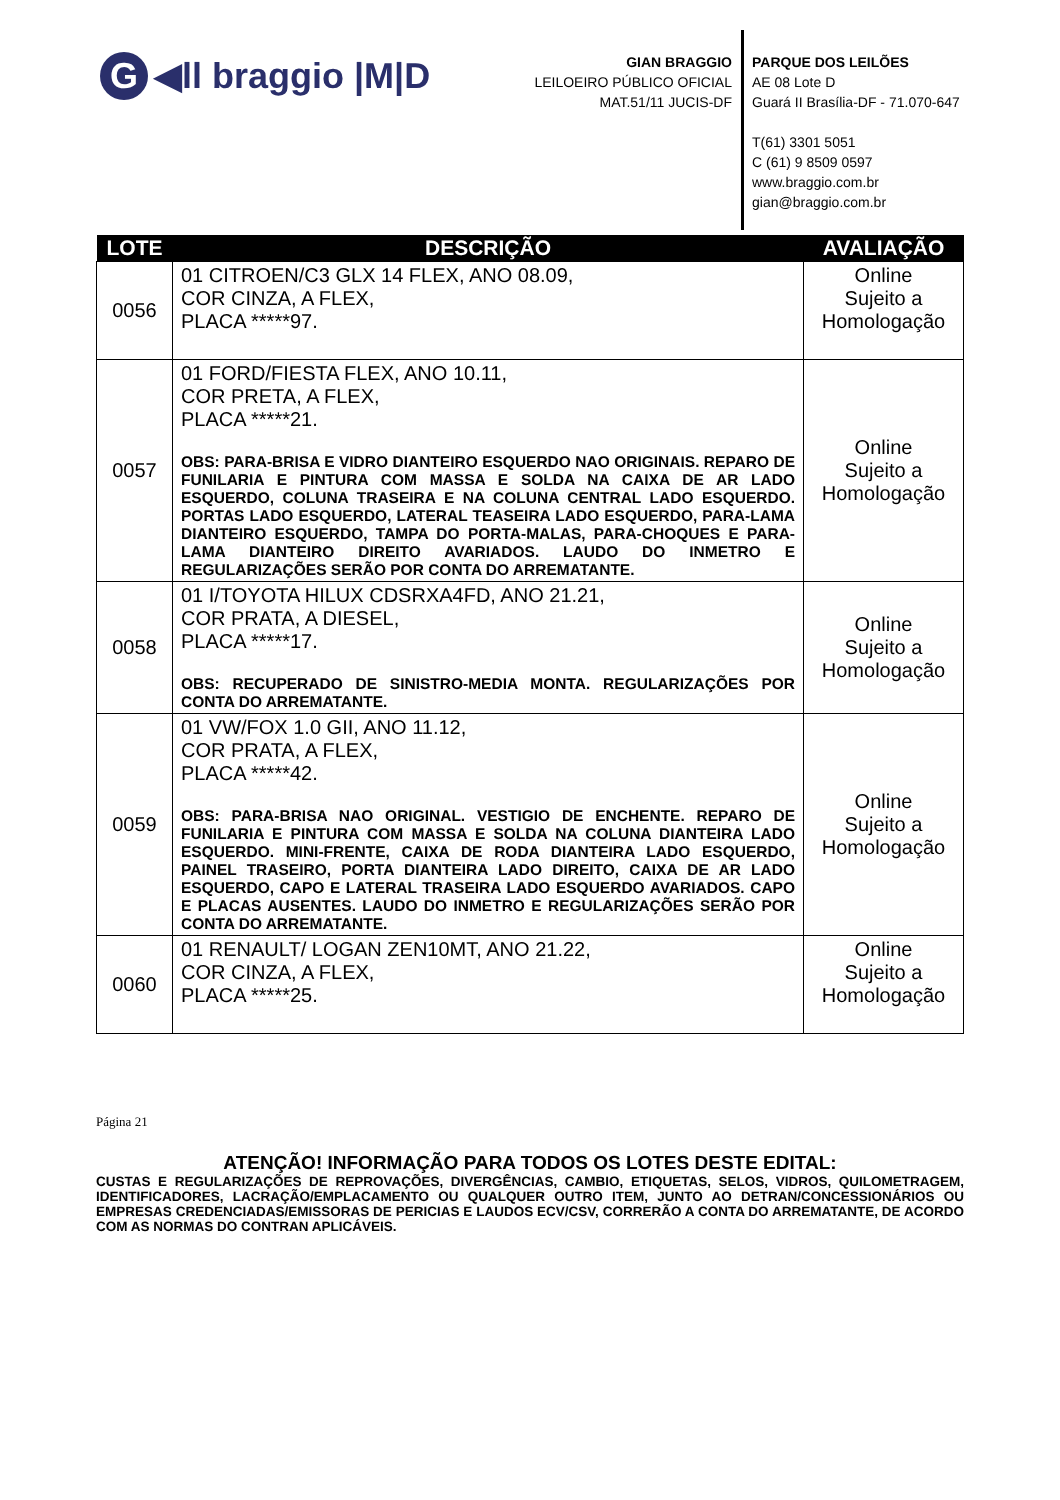G ◀ll braggio |M|D
GIAN BRAGGIO
LEILOEIRO PÚBLICO OFICIAL
MAT.51/11 JUCIS-DF
PARQUE DOS LEILÕES
AE 08 Lote D
Guará II Brasília-DF - 71.070-647
T(61) 3301 5051
C (61) 9 8509 0597
www.braggio.com.br
gian@braggio.com.br
| LOTE | DESCRIÇÃO | AVALIAÇÃO |
| --- | --- | --- |
| 0056 | 01 CITROEN/C3 GLX 14 FLEX, ANO 08.09, COR CINZA, A FLEX, PLACA *****97. | Online Sujeito a Homologação |
| 0057 | 01 FORD/FIESTA FLEX, ANO 10.11, COR PRETA, A FLEX, PLACA *****21. OBS: PARA-BRISA E VIDRO DIANTEIRO ESQUERDO NAO ORIGINAIS. REPARO DE FUNILARIA E PINTURA COM MASSA E SOLDA NA CAIXA DE AR LADO ESQUERDO, COLUNA TRASEIRA E NA COLUNA CENTRAL LADO ESQUERDO. PORTAS LADO ESQUERDO, LATERAL TEASEIRA LADO ESQUERDO, PARA-LAMA DIANTEIRO ESQUERDO, TAMPA DO PORTA-MALAS, PARA-CHOQUES E PARA-LAMA DIANTEIRO DIREITO AVARIADOS. LAUDO DO INMETRO E REGULARIZAÇÕES SERÃO POR CONTA DO ARREMATANTE. | Online Sujeito a Homologação |
| 0058 | 01 I/TOYOTA HILUX CDSRXA4FD, ANO 21.21, COR PRATA, A DIESEL, PLACA *****17. OBS: RECUPERADO DE SINISTRO-MEDIA MONTA. REGULARIZAÇÕES POR CONTA DO ARREMATANTE. | Online Sujeito a Homologação |
| 0059 | 01 VW/FOX 1.0 GII, ANO 11.12, COR PRATA, A FLEX, PLACA *****42. OBS: PARA-BRISA NAO ORIGINAL. VESTIGIO DE ENCHENTE. REPARO DE FUNILARIA E PINTURA COM MASSA E SOLDA NA COLUNA DIANTEIRA LADO ESQUERDO. MINI-FRENTE, CAIXA DE RODA DIANTEIRA LADO ESQUERDO, PAINEL TRASEIRO, PORTA DIANTEIRA LADO DIREITO, CAIXA DE AR LADO ESQUERDO, CAPO E LATERAL TRASEIRA LADO ESQUERDO AVARIADOS. CAPO E PLACAS AUSENTES. LAUDO DO INMETRO E REGULARIZAÇÕES SERÃO POR CONTA DO ARREMATANTE. | Online Sujeito a Homologação |
| 0060 | 01 RENAULT/ LOGAN ZEN10MT, ANO 21.22, COR CINZA, A FLEX, PLACA *****25. | Online Sujeito a Homologação |
Página 21
ATENÇÃO! INFORMAÇÃO PARA TODOS OS LOTES DESTE EDITAL:
CUSTAS E REGULARIZAÇÕES DE REPROVAÇÕES, DIVERGÊNCIAS, CAMBIO, ETIQUETAS, SELOS, VIDROS, QUILOMETRAGEM, IDENTIFICADORES, LACRAÇÃO/EMPLACAMENTO OU QUALQUER OUTRO ITEM, JUNTO AO DETRAN/CONCESSIONÁRIOS OU EMPRESAS CREDENCIADAS/EMISSORAS DE PERICIAS E LAUDOS ECV/CSV, CORRERÃO A CONTA DO ARREMATANTE, DE ACORDO COM AS NORMAS DO CONTRAN APLICÁVEIS.